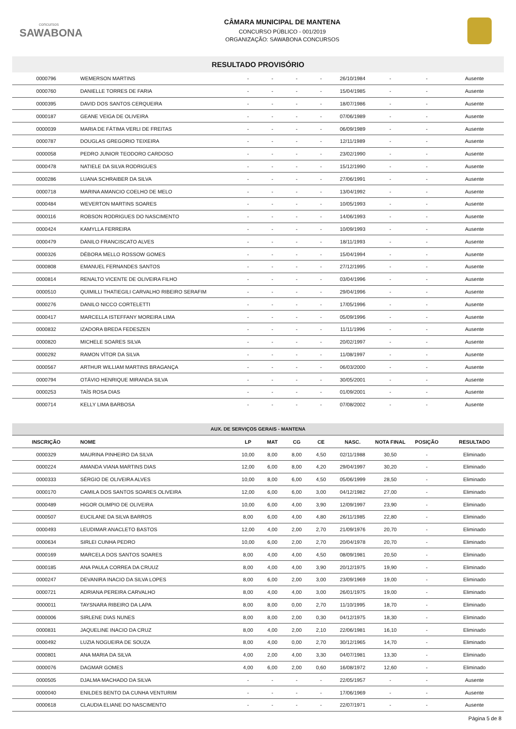concursos
SAWABONA
CÂMARA MUNICIPAL DE MANTENA
CONCURSO PÚBLICO - 001/2019
ORGANIZAÇÃO: SAWABONA CONCURSOS
RESULTADO PROVISÓRIO
| 0000796 | WEMERSON MARTINS | - | - | - | - | 26/10/1984 | - | - | Ausente |
| 0000760 | DANIELLE TORRES DE FARIA | - | - | - | - | 15/04/1985 | - | - | Ausente |
| 0000395 | DAVID DOS SANTOS CERQUEIRA | - | - | - | - | 18/07/1986 | - | - | Ausente |
| 0000187 | GEANE VEIGA DE OLIVEIRA | - | - | - | - | 07/06/1989 | - | - | Ausente |
| 0000039 | MARIA DE FÁTIMA VERLI DE FREITAS | - | - | - | - | 06/09/1989 | - | - | Ausente |
| 0000787 | DOUGLAS GREGORIO TEIXEIRA | - | - | - | - | 12/11/1989 | - | - | Ausente |
| 0000058 | PEDRO JUNIOR TEODORO CARDOSO | - | - | - | - | 23/02/1990 | - | - | Ausente |
| 0000478 | NATIELE DA SILVA RODRIGUES | - | - | - | - | 15/12/1990 | - | - | Ausente |
| 0000286 | LUANA SCHRAIBER DA SILVA | - | - | - | - | 27/06/1991 | - | - | Ausente |
| 0000718 | MARINA AMANCIO COELHO DE MELO | - | - | - | - | 13/04/1992 | - | - | Ausente |
| 0000484 | WEVERTON MARTINS SOARES | - | - | - | - | 10/05/1993 | - | - | Ausente |
| 0000116 | ROBSON RODRIGUES DO NASCIMENTO | - | - | - | - | 14/06/1993 | - | - | Ausente |
| 0000424 | KAMYLLA FERREIRA | - | - | - | - | 10/09/1993 | - | - | Ausente |
| 0000479 | DANILO FRANCISCATO ALVES | - | - | - | - | 18/11/1993 | - | - | Ausente |
| 0000326 | DÉBORA MELLO ROSSOW GOMES | - | - | - | - | 15/04/1994 | - | - | Ausente |
| 0000808 | EMANUEL FERNANDES SANTOS | - | - | - | - | 27/12/1995 | - | - | Ausente |
| 0000814 | RENALTO VICENTE DE OLIVEIRA FILHO | - | - | - | - | 03/04/1996 | - | - | Ausente |
| 0000510 | QUIMILLI THATIEGILI CARVALHO RIBEIRO SERAFIM | - | - | - | - | 29/04/1996 | - | - | Ausente |
| 0000276 | DANILO NICCO CORTELETTI | - | - | - | - | 17/05/1996 | - | - | Ausente |
| 0000417 | MARCELLA ISTEFFANY MOREIRA LIMA | - | - | - | - | 05/09/1996 | - | - | Ausente |
| 0000832 | IZADORA BREDA FEDESZEN | - | - | - | - | 11/11/1996 | - | - | Ausente |
| 0000820 | MICHELE SOARES SILVA | - | - | - | - | 20/02/1997 | - | - | Ausente |
| 0000292 | RAMON VÍTOR DA SILVA | - | - | - | - | 11/08/1997 | - | - | Ausente |
| 0000567 | ARTHUR WILLIAM MARTINS BRAGANÇA | - | - | - | - | 06/03/2000 | - | - | Ausente |
| 0000794 | OTÁVIO HENRIQUE MIRANDA SILVA | - | - | - | - | 30/05/2001 | - | - | Ausente |
| 0000253 | TAÍS ROSA DIAS | - | - | - | - | 01/09/2001 | - | - | Ausente |
| 0000714 | KELLY LIMA BARBOSA | - | - | - | - | 07/08/2002 | - | - | Ausente |
| AUX. DE SERVIÇOS GERAIS - MANTENA | | | | | | | | | |
| --- | --- | --- | --- | --- | --- | --- | --- | --- | --- |
| INSCRIÇÃO | NOME | LP | MAT | CG | CE | NASC. | NOTA FINAL | POSIÇÃO | RESULTADO |
| 0000329 | MAURINA PINHEIRO DA SILVA | 10,00 | 8,00 | 8,00 | 4,50 | 02/11/1988 | 30,50 | - | Eliminado |
| 0000224 | AMANDA VIANA MARTINS DIAS | 12,00 | 6,00 | 8,00 | 4,20 | 29/04/1997 | 30,20 | - | Eliminado |
| 0000333 | SÉRGIO DE OLIVEIRA ALVES | 10,00 | 8,00 | 6,00 | 4,50 | 05/06/1999 | 28,50 | - | Eliminado |
| 0000170 | CAMILA DOS SANTOS SOARES OLIVEIRA | 12,00 | 6,00 | 6,00 | 3,00 | 04/12/1982 | 27,00 | - | Eliminado |
| 0000489 | HIGOR OLIMPIO DE OLIVEIRA | 10,00 | 6,00 | 4,00 | 3,90 | 12/09/1997 | 23,90 | - | Eliminado |
| 0000507 | EUCILANE DA SILVA BARROS | 8,00 | 6,00 | 4,00 | 4,80 | 26/11/1985 | 22,80 | - | Eliminado |
| 0000493 | LEUDIMAR ANACLETO BASTOS | 12,00 | 4,00 | 2,00 | 2,70 | 21/09/1976 | 20,70 | - | Eliminado |
| 0000634 | SIRLEI CUNHA PEDRO | 10,00 | 6,00 | 2,00 | 2,70 | 20/04/1978 | 20,70 | - | Eliminado |
| 0000169 | MARCELA DOS SANTOS SOARES | 8,00 | 4,00 | 4,00 | 4,50 | 08/09/1981 | 20,50 | - | Eliminado |
| 0000185 | ANA PAULA CORREA DA CRUUZ | 8,00 | 4,00 | 4,00 | 3,90 | 20/12/1975 | 19,90 | - | Eliminado |
| 0000247 | DEVANIRA INACIO DA SILVA LOPES | 8,00 | 6,00 | 2,00 | 3,00 | 23/09/1969 | 19,00 | - | Eliminado |
| 0000721 | ADRIANA PEREIRA CARVALHO | 8,00 | 4,00 | 4,00 | 3,00 | 26/01/1975 | 19,00 | - | Eliminado |
| 0000011 | TAYSNARA RIBEIRO DA LAPA | 8,00 | 8,00 | 0,00 | 2,70 | 11/10/1995 | 18,70 | - | Eliminado |
| 0000006 | SIRLENE DIAS NUNES | 8,00 | 8,00 | 2,00 | 0,30 | 04/12/1975 | 18,30 | - | Eliminado |
| 0000831 | JAQUELINE INACIO DA CRUZ | 8,00 | 4,00 | 2,00 | 2,10 | 22/06/1981 | 16,10 | - | Eliminado |
| 0000492 | LUZIA NOGUEIRA DE SOUZA | 8,00 | 4,00 | 0,00 | 2,70 | 30/12/1965 | 14,70 | - | Eliminado |
| 0000801 | ANA MARIA DA SILVA | 4,00 | 2,00 | 4,00 | 3,30 | 04/07/1981 | 13,30 | - | Eliminado |
| 0000076 | DAGMAR GOMES | 4,00 | 6,00 | 2,00 | 0,60 | 16/08/1972 | 12,60 | - | Eliminado |
| 0000505 | DJALMA MACHADO DA SILVA | - | - | - | - | 22/05/1957 | - | - | Ausente |
| 0000040 | ENILDES BENTO DA CUNHA VENTURIM | - | - | - | - | 17/06/1969 | - | - | Ausente |
| 0000618 | CLAUDIA ELIANE DO NASCIMENTO | - | - | - | - | 22/07/1971 | - | - | Ausente |
Página 5 de 8